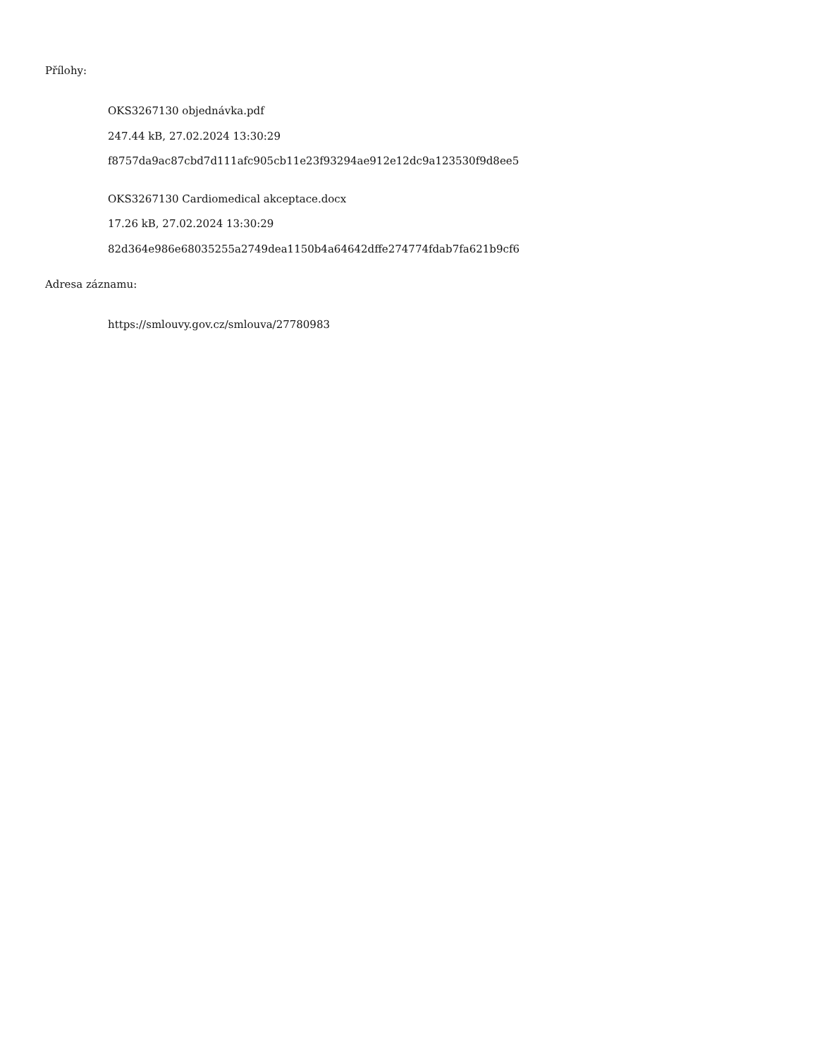Přílohy:
OKS3267130 objednávka.pdf
247.44 kB, 27.02.2024 13:30:29
f8757da9ac87cbd7d111afc905cb11e23f93294ae912e12dc9a123530f9d8ee5
OKS3267130 Cardiomedical akceptace.docx
17.26 kB, 27.02.2024 13:30:29
82d364e986e68035255a2749dea1150b4a64642dffe274774fdab7fa621b9cf6
Adresa záznamu:
https://smlouvy.gov.cz/smlouva/27780983